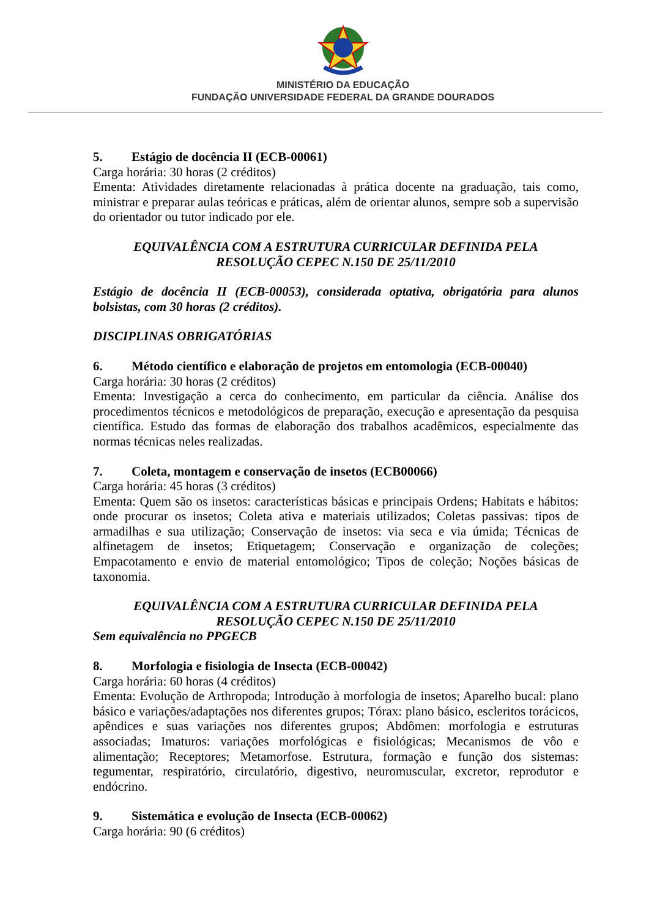MINISTÉRIO DA EDUCAÇÃO
FUNDAÇÃO UNIVERSIDADE FEDERAL DA GRANDE DOURADOS
5. Estágio de docência II (ECB-00061)
Carga horária: 30 horas (2 créditos)
Ementa: Atividades diretamente relacionadas à prática docente na graduação, tais como, ministrar e preparar aulas teóricas e práticas, além de orientar alunos, sempre sob a supervisão do orientador ou tutor indicado por ele.
EQUIVALÊNCIA COM A ESTRUTURA CURRICULAR DEFINIDA PELA
RESOLUÇÃO CEPEC N.150 DE 25/11/2010
Estágio de docência II (ECB-00053), considerada optativa, obrigatória para alunos bolsistas, com 30 horas (2 créditos).
DISCIPLINAS OBRIGATÓRIAS
6. Método científico e elaboração de projetos em entomologia (ECB-00040)
Carga horária: 30 horas (2 créditos)
Ementa: Investigação a cerca do conhecimento, em particular da ciência. Análise dos procedimentos técnicos e metodológicos de preparação, execução e apresentação da pesquisa científica. Estudo das formas de elaboração dos trabalhos acadêmicos, especialmente das normas técnicas neles realizadas.
7. Coleta, montagem e conservação de insetos (ECB00066)
Carga horária: 45 horas (3 créditos)
Ementa: Quem são os insetos: características básicas e principais Ordens; Habitats e hábitos: onde procurar os insetos; Coleta ativa e materiais utilizados; Coletas passivas: tipos de armadilhas e sua utilização; Conservação de insetos: via seca e via úmida; Técnicas de alfinetagem de insetos; Etiquetagem; Conservação e organização de coleções; Empacotamento e envio de material entomológico; Tipos de coleção; Noções básicas de taxonomia.
EQUIVALÊNCIA COM A ESTRUTURA CURRICULAR DEFINIDA PELA
RESOLUÇÃO CEPEC N.150 DE 25/11/2010
Sem equivalência no PPGECB
8. Morfologia e fisiologia de Insecta (ECB-00042)
Carga horária: 60 horas (4 créditos)
Ementa: Evolução de Arthropoda; Introdução à morfologia de insetos; Aparelho bucal: plano básico e variações/adaptações nos diferentes grupos; Tórax: plano básico, escleritos torácicos, apêndices e suas variações nos diferentes grupos; Abdômen: morfologia e estruturas associadas; Imaturos: variações morfológicas e fisiológicas; Mecanismos de vôo e alimentação; Receptores; Metamorfose. Estrutura, formação e função dos sistemas: tegumentar, respiratório, circulatório, digestivo, neuromuscular, excretor, reprodutor e endócrino.
9. Sistemática e evolução de Insecta (ECB-00062)
Carga horária: 90 (6 créditos)